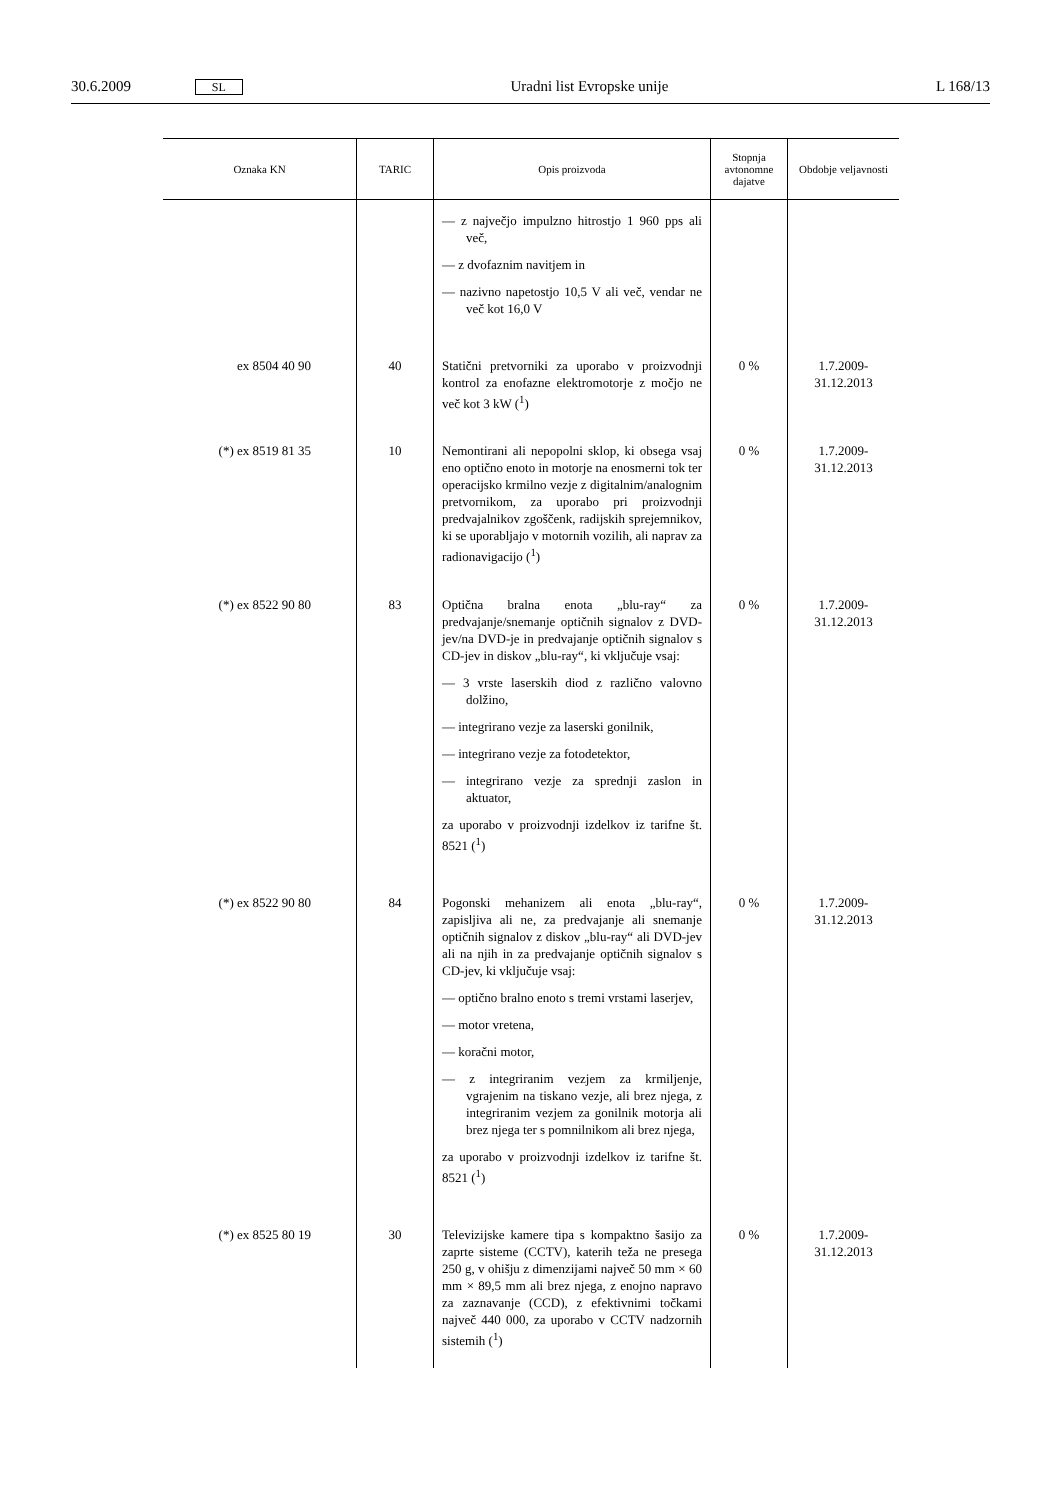30.6.2009 SL Uradni list Evropske unije L 168/13
| Oznaka KN | TARIC | Opis proizvoda | Stopnja avtonomne dajatve | Obdobje veljavnosti |
| --- | --- | --- | --- | --- |
| | | — z največjo impulzno hitrostjo 1 960 pps ali več, — z dvofaznim navitjem in — nazivno napetostjo 10,5 V ali več, vendar ne več kot 16,0 V | | |
| ex 8504 40 90 | 40 | Statični pretvorniki za uporabo v proizvodnji kontrol za enofazne elektromotorje z močjo ne več kot 3 kW (<sup>1</sup>) | 0 % | 1.7.2009-31.12.2013 |
| (*) ex 8519 81 35 | 10 | Nemontirani ali nepopolni sklop, ki obsega vsaj eno optično enoto in motorje na enosmerni tok ter operacijsko krmilno vezje z digitalnim/analognim pretvornikom, za uporabo pri proizvodnji predvajalnikov zgoščenk, radijskih sprejemnikov, ki se uporabljajo v motornih vozilih, ali naprav za radionavigacijo (<sup>1</sup>) | 0 % | 1.7.2009-31.12.2013 |
| (*) ex 8522 90 80 | 83 | Optična bralna enota „blu-ray“ za predvajanje/snemanje optičnih signalov z DVD-jev/na DVD-je in predvajanje optičnih signalov s CD-jev in diskov „blu-ray“, ki vključuje vsaj: — 3 vrste laserskih diod z različno valovno dolžino, — integrirano vezje za laserski gonilnik, — integrirano vezje za fotodetektor, — integrirano vezje za sprednji zaslon in aktuator, za uporabo v proizvodnji izdelkov iz tarifne št. 8521 (<sup>1</sup>) | 0 % | 1.7.2009-31.12.2013 |
| (*) ex 8522 90 80 | 84 | Pogonski mehanizem ali enota „blu-ray“, zapisljiva ali ne, za predvajanje ali snemanje optičnih signalov z diskov „blu-ray“ ali DVD-jev ali na njih in za predvajanje optičnih signalov s CD-jev, ki vključuje vsaj: — optično bralno enoto s tremi vrstami laserjev, — motor vretena, — koračni motor, — z integriranim vezjem za krmiljenje, vgrajenim na tiskano vezje, ali brez njega, z integriranim vezjem za gonilnik motorja ali brez njega ter s pomnilnikom ali brez njega, za uporabo v proizvodnji izdelkov iz tarifne št. 8521 (<sup>1</sup>) | 0 % | 1.7.2009-31.12.2013 |
| (*) ex 8525 80 19 | 30 | Televizijske kamere tipa s kompaktno šasijo za zaprte sisteme (CCTV), katerih teža ne presega 250 g, v ohišju z dimenzijami največ 50 mm × 60 mm × 89,5 mm ali brez njega, z enojno napravo za zaznavanje (CCD), z efektivnimi točkami največ 440 000, za uporabo v CCTV nadzornih sistemih (<sup>1</sup>) | 0 % | 1.7.2009-31.12.2013 |